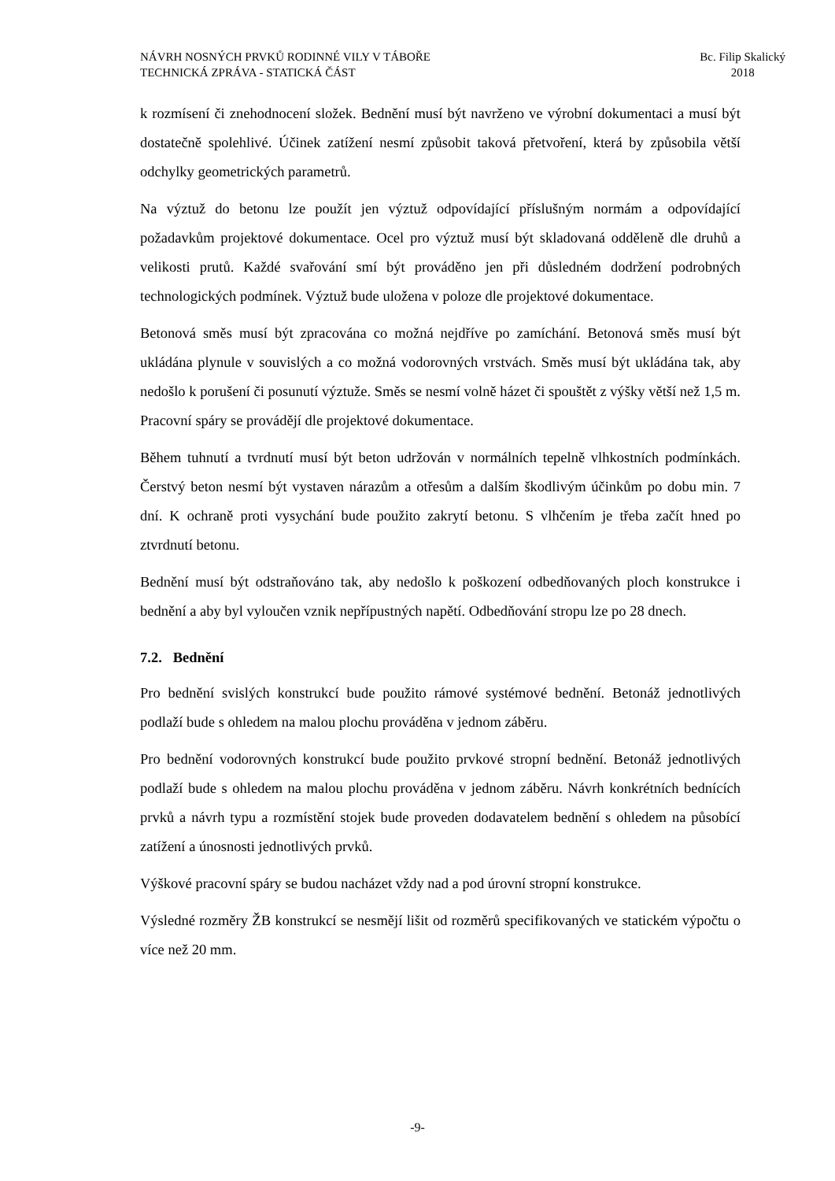NÁVRH NOSNÝCH PRVKŮ RODINNÉ VILY V TÁBOŘE
TECHNICKÁ ZPRÁVA - STATICKÁ ČÁST
Bc. Filip Skalický
2018
k rozmísení či znehodnocení složek. Bednění musí být navrženo ve výrobní dokumentaci a musí být dostatečně spolehlivé. Účinek zatížení nesmí způsobit taková přetvoření, která by způsobila větší odchylky geometrických parametrů.
Na výztuž do betonu lze použít jen výztuž odpovídající příslušným normám a odpovídající požadavkům projektové dokumentace. Ocel pro výztuž musí být skladovaná odděleně dle druhů a velikosti prutů. Každé svařování smí být prováděno jen při důsledném dodržení podrobných technologických podmínek. Výztuž bude uložena v poloze dle projektové dokumentace.
Betonová směs musí být zpracována co možná nejdříve po zamíchání. Betonová směs musí být ukládána plynule v souvislých a co možná vodorovných vrstvách. Směs musí být ukládána tak, aby nedošlo k porušení či posunutí výztuže. Směs se nesmí volně házet či spouštět z výšky větší než 1,5 m. Pracovní spáry se provádějí dle projektové dokumentace.
Během tuhnutí a tvrdnutí musí být beton udržován v normálních tepelně vlhkostních podmínkách. Čerstvý beton nesmí být vystaven nárazům a otřesům a dalším škodlivým účinkům po dobu min. 7 dní. K ochraně proti vysychání bude použito zakrytí betonu. S vlhčením je třeba začít hned po ztvrdnutí betonu.
Bednění musí být odstraňováno tak, aby nedošlo k poškození odbedňovaných ploch konstrukce i bednění a aby byl vyloučen vznik nepřípustných napětí. Odbedňování stropu lze po 28 dnech.
7.2. Bednění
Pro bednění svislých konstrukcí bude použito rámové systémové bednění. Betonáž jednotlivých podlaží bude s ohledem na malou plochu prováděna v jednom záběru.
Pro bednění vodorovných konstrukcí bude použito prvkové stropní bednění. Betonáž jednotlivých podlaží bude s ohledem na malou plochu prováděna v jednom záběru. Návrh konkrétních bednících prvků a návrh typu a rozmístění stojek bude proveden dodavatelem bednění s ohledem na působící zatížení a únosnosti jednotlivých prvků.
Výškové pracovní spáry se budou nacházet vždy nad a pod úrovní stropní konstrukce.
Výsledné rozměry ŽB konstrukcí se nesmějí lišit od rozměrů specifikovaných ve statickém výpočtu o více než 20 mm.
-9-